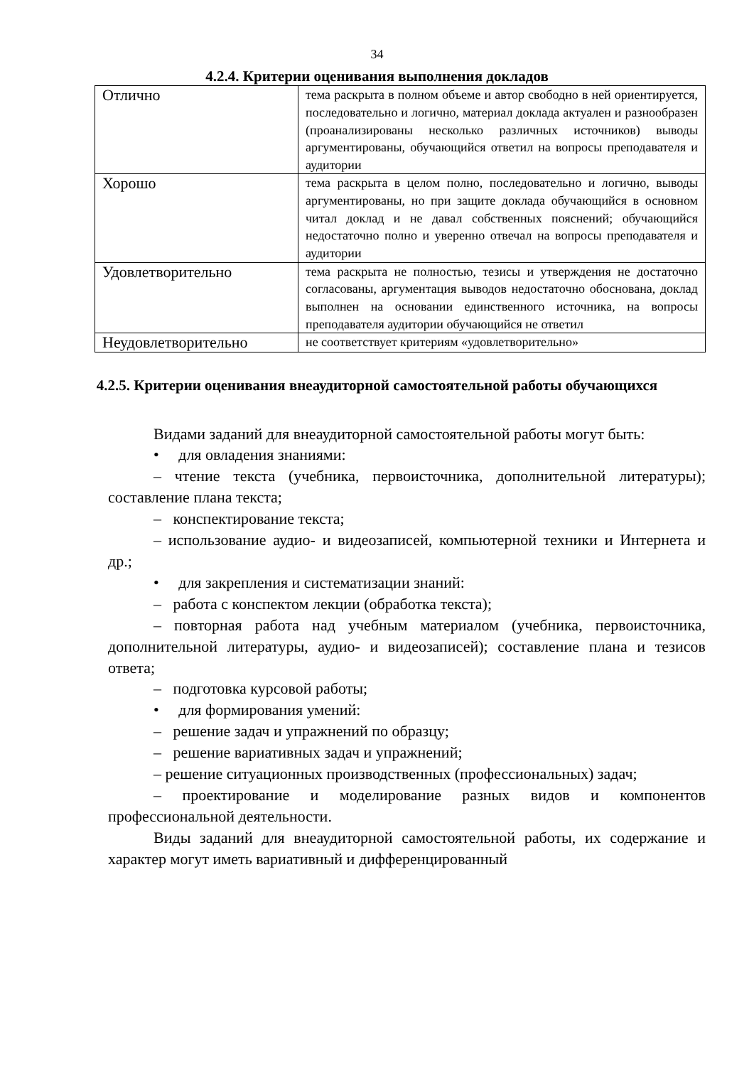34
4.2.4. Критерии оценивания выполнения докладов
| Отлично | тема раскрыта в полном объеме и автор свободно в ней ориентируется, последовательно и логично, материал доклада актуален и разнообразен (проанализированы несколько различных источников) выводы аргументированы, обучающийся ответил на вопросы преподавателя и аудитории |
| Хорошо | тема раскрыта в целом полно, последовательно и логично, выводы аргументированы, но при защите доклада обучающийся в основном читал доклад и не давал собственных пояснений; обучающийся недостаточно полно и уверенно отвечал на вопросы преподавателя и аудитории |
| Удовлетворительно | тема раскрыта не полностью, тезисы и утверждения не достаточно согласованы, аргументация выводов недостаточно обоснована, доклад выполнен на основании единственного источника, на вопросы преподавателя аудитории обучающийся не ответил |
| Неудовлетворительно | не соответствует критериям «удовлетворительно» |
4.2.5. Критерии оценивания внеаудиторной самостоятельной работы обучающихся
Видами заданий для внеаудиторной самостоятельной работы могут быть:
• для овладения знаниями:
– чтение текста (учебника, первоисточника, дополнительной литературы); составление плана текста;
– конспектирование текста;
– использование аудио- и видеозаписей, компьютерной техники и Интернета и др.;
• для закрепления и систематизации знаний:
– работа с конспектом лекции (обработка текста);
– повторная работа над учебным материалом (учебника, первоисточника, дополнительной литературы, аудио- и видеозаписей); составление плана и тезисов ответа;
– подготовка курсовой работы;
• для формирования умений:
– решение задач и упражнений по образцу;
– решение вариативных задач и упражнений;
– решение ситуационных производственных (профессиональных) задач;
– проектирование и моделирование разных видов и компонентов профессиональной деятельности.
Виды заданий для внеаудиторной самостоятельной работы, их содержание и характер могут иметь вариативный и дифференцированный